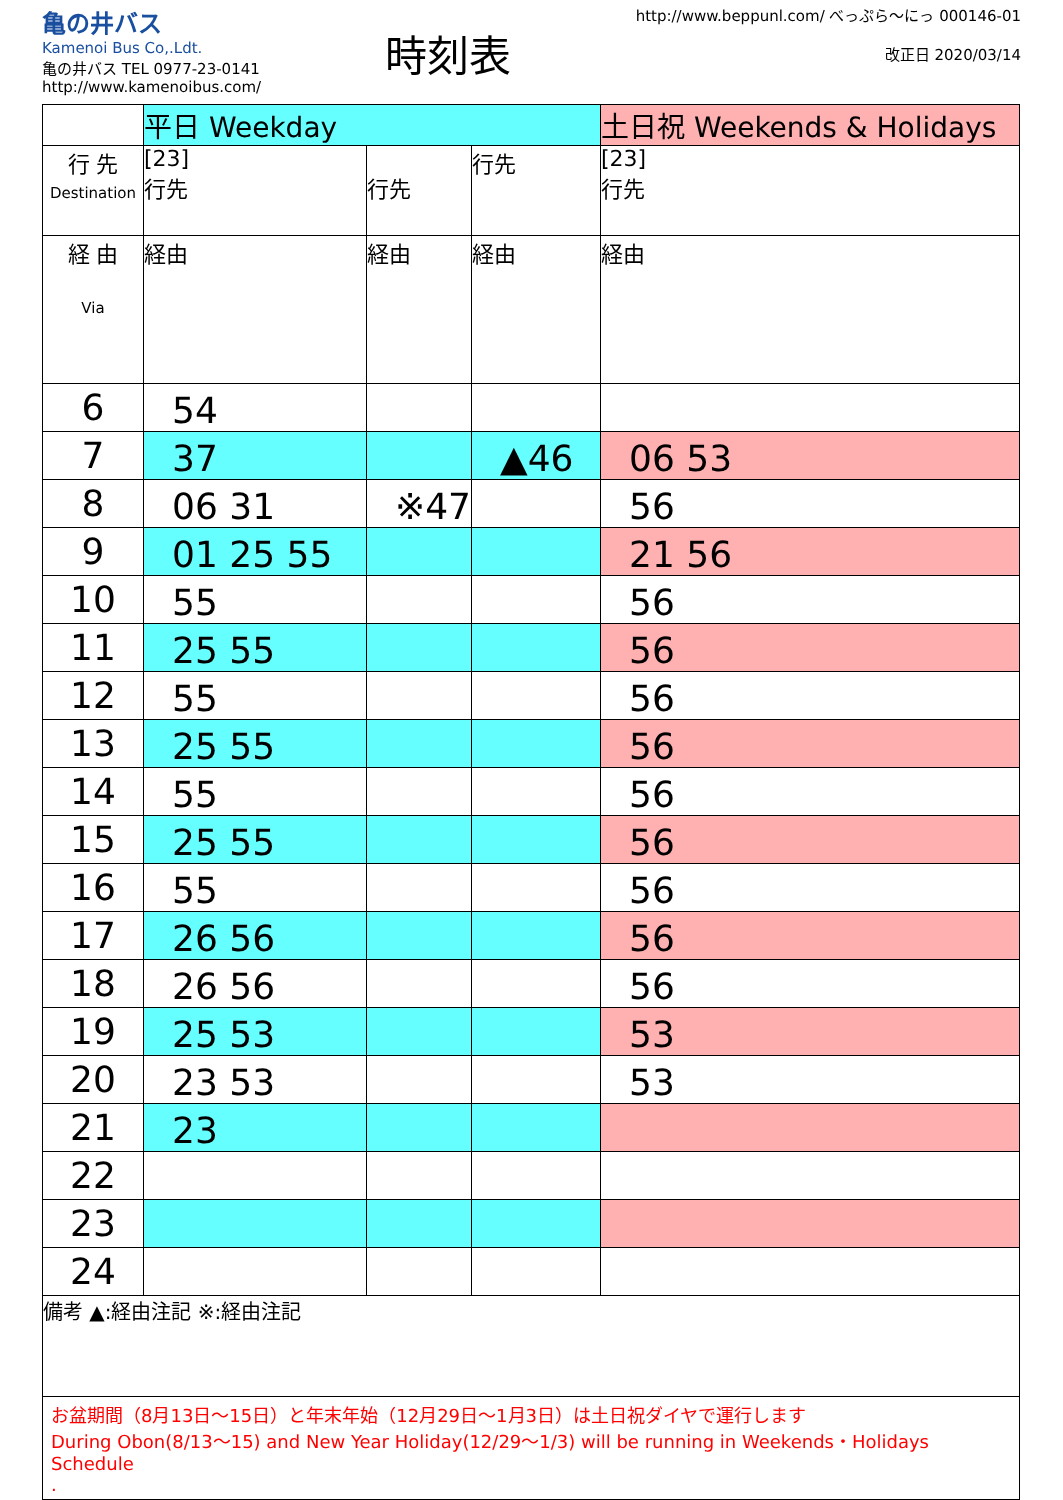亀の井バス
Kamenoi Bus Co,.Ldt.
亀の井バス TEL 0977-23-0141
http://www.kamenoibus.com/
時刻表
http://www.beppunl.com/ べっぷら〜にっ 000146-01
改正日 2020/03/14
| | 平日 Weekday | | | 土日祝 Weekends & Holidays |
| 行 先 Destination | [23] 行先 | 行先 | 行先 | [23] 行先 |
| 経 由 Via | 経由 | 経由 | 経由 | 経由 |
| 6 | 54 | | | |
| 7 | 37 | | ▲46 | 06 53 |
| 8 | 06 31 | ※47 | | 56 |
| 9 | 01 25 55 | | | 21 56 |
| 10 | 55 | | | 56 |
| 11 | 25 55 | | | 56 |
| 12 | 55 | | | 56 |
| 13 | 25 55 | | | 56 |
| 14 | 55 | | | 56 |
| 15 | 25 55 | | | 56 |
| 16 | 55 | | | 56 |
| 17 | 26 56 | | | 56 |
| 18 | 26 56 | | | 56 |
| 19 | 25 53 | | | 53 |
| 20 | 23 53 | | | 53 |
| 21 | 23 | | | |
| 22 | | | | |
| 23 | | | | |
| 24 | | | | |
備考 ▲:経由注記 ※:経由注記
お盆期間（8月13日〜15日）と年末年始（12月29日〜1月3日）は土日祝ダイヤで運行します
During Obon(8/13〜15) and New Year Holiday(12/29〜1/3) will be running in Weekends・Holidays Schedule
.